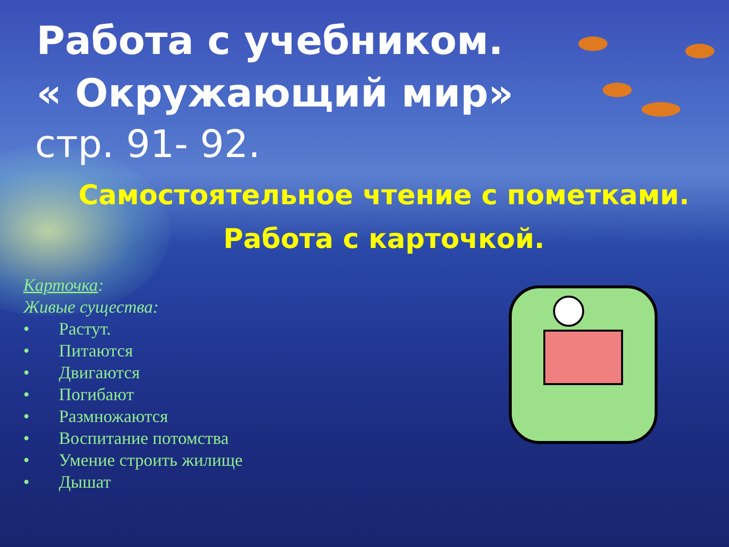Работа с учебником.
« Окружающий мир»
стр. 91- 92.
Самостоятельное чтение с пометками.
Работа с карточкой.
Карточка:
Живые существа:
• Растут.
• Питаются
• Двигаются
• Погибают
• Размножаются
• Воспитание потомства
• Умение строить жилище
• Дышат